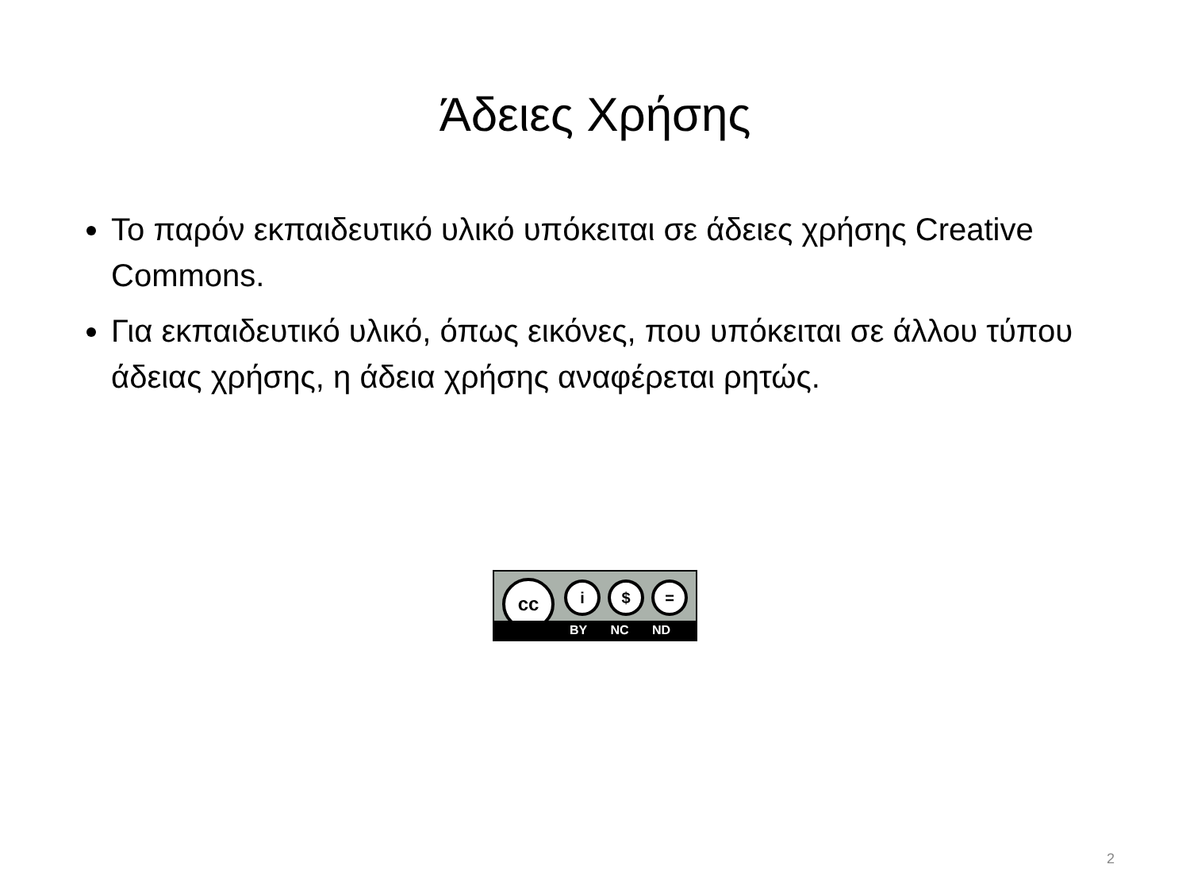Άδειες Χρήσης
Το παρόν εκπαιδευτικό υλικό υπόκειται σε άδειες χρήσης Creative Commons.
Για εκπαιδευτικό υλικό, όπως εικόνες, που υπόκειται σε άλλου τύπου άδειας χρήσης, η άδεια χρήσης αναφέρεται ρητώς.
cc i $ =
BY NC ND
2